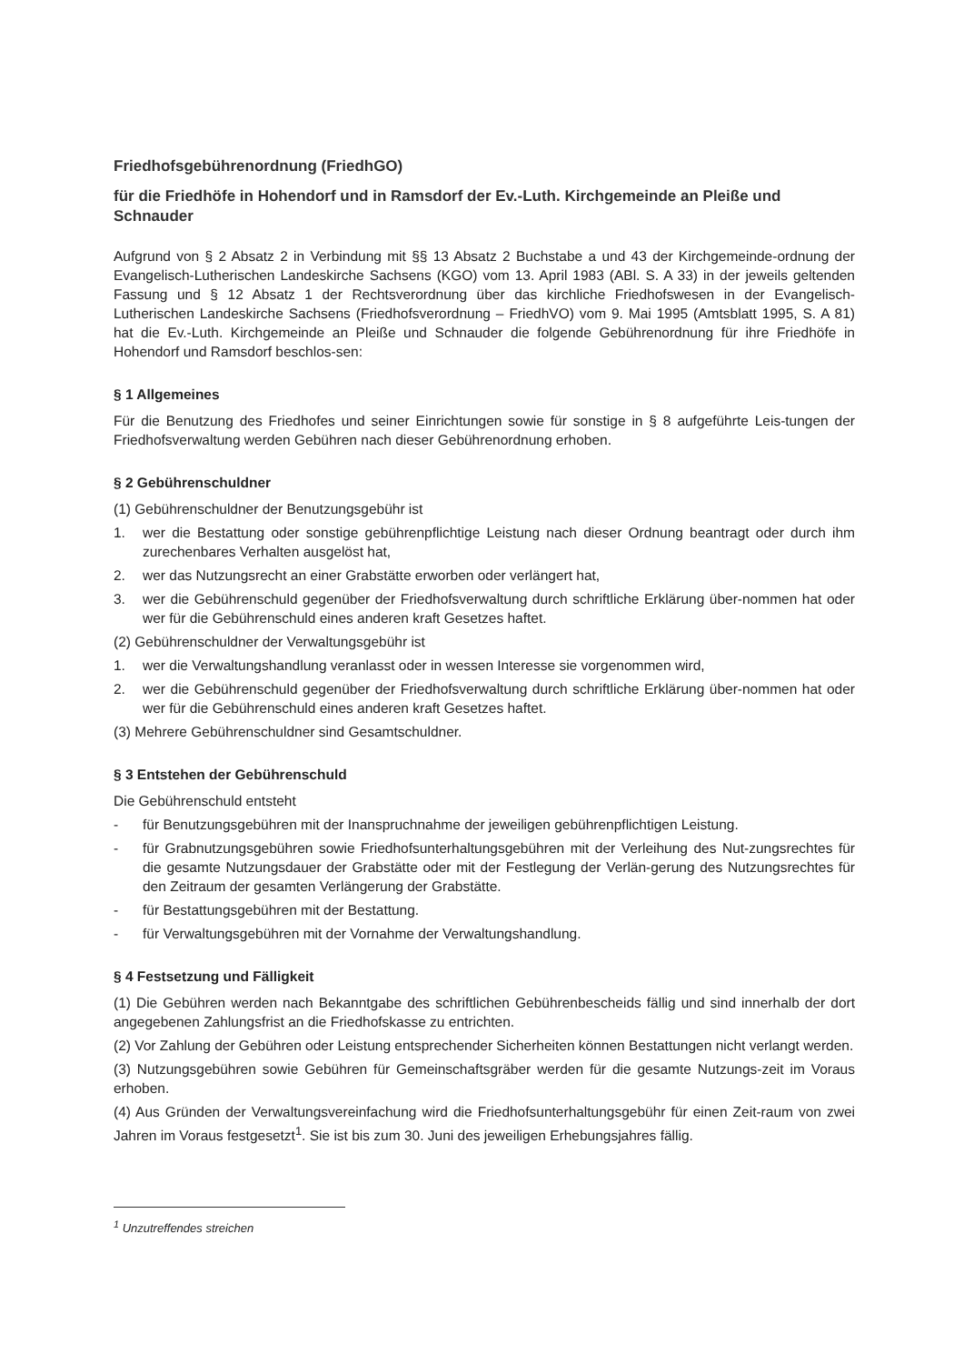Friedhofsgebührenordnung (FriedhGO)
für die Friedhöfe in Hohendorf und in Ramsdorf der Ev.-Luth. Kirchgemeinde an Pleiße und Schnauder
Aufgrund von § 2 Absatz 2 in Verbindung mit §§ 13 Absatz 2 Buchstabe a und 43 der Kirchgemeinde-ordnung der Evangelisch-Lutherischen Landeskirche Sachsens (KGO) vom 13. April 1983 (ABl. S. A 33) in der jeweils geltenden Fassung und § 12 Absatz 1 der Rechtsverordnung über das kirchliche Friedhofswesen in der Evangelisch-Lutherischen Landeskirche Sachsens (Friedhofsverordnung – FriedhVO) vom 9. Mai 1995 (Amtsblatt 1995, S. A 81) hat die Ev.-Luth. Kirchgemeinde an Pleiße und Schnauder die folgende Gebührenordnung für ihre Friedhöfe in Hohendorf und Ramsdorf beschlos-sen:
§ 1 Allgemeines
Für die Benutzung des Friedhofes und seiner Einrichtungen sowie für sonstige in § 8 aufgeführte Leis-tungen der Friedhofsverwaltung werden Gebühren nach dieser Gebührenordnung erhoben.
§ 2 Gebührenschuldner
(1) Gebührenschuldner der Benutzungsgebühr ist
1. wer die Bestattung oder sonstige gebührenpflichtige Leistung nach dieser Ordnung beantragt oder durch ihm zurechenbares Verhalten ausgelöst hat,
2. wer das Nutzungsrecht an einer Grabstätte erworben oder verlängert hat,
3. wer die Gebührenschuld gegenüber der Friedhofsverwaltung durch schriftliche Erklärung über-nommen hat oder wer für die Gebührenschuld eines anderen kraft Gesetzes haftet.
(2) Gebührenschuldner der Verwaltungsgebühr ist
1. wer die Verwaltungshandlung veranlasst oder in wessen Interesse sie vorgenommen wird,
2. wer die Gebührenschuld gegenüber der Friedhofsverwaltung durch schriftliche Erklärung über-nommen hat oder wer für die Gebührenschuld eines anderen kraft Gesetzes haftet.
(3) Mehrere Gebührenschuldner sind Gesamtschuldner.
§ 3 Entstehen der Gebührenschuld
Die Gebührenschuld entsteht
- für Benutzungsgebühren mit der Inanspruchnahme der jeweiligen gebührenpflichtigen Leistung.
- für Grabnutzungsgebühren sowie Friedhofsunterhaltungsgebühren mit der Verleihung des Nut-zungsrechtes für die gesamte Nutzungsdauer der Grabstätte oder mit der Festlegung der Verlän-gerung des Nutzungsrechtes für den Zeitraum der gesamten Verlängerung der Grabstätte.
- für Bestattungsgebühren mit der Bestattung.
- für Verwaltungsgebühren mit der Vornahme der Verwaltungshandlung.
§ 4 Festsetzung und Fälligkeit
(1) Die Gebühren werden nach Bekanntgabe des schriftlichen Gebührenbescheids fällig und sind innerhalb der dort angegebenen Zahlungsfrist an die Friedhofskasse zu entrichten.
(2) Vor Zahlung der Gebühren oder Leistung entsprechender Sicherheiten können Bestattungen nicht verlangt werden.
(3) Nutzungsgebühren sowie Gebühren für Gemeinschaftsgräber werden für die gesamte Nutzungs-zeit im Voraus erhoben.
(4) Aus Gründen der Verwaltungsvereinfachung wird die Friedhofsunterhaltungsgebühr für einen Zeit-raum von zwei Jahren im Voraus festgesetzt<sup>1</sup>. Sie ist bis zum 30. Juni des jeweiligen Erhebungsjahres fällig.
<sup>1</sup> Unzutreffendes streichen